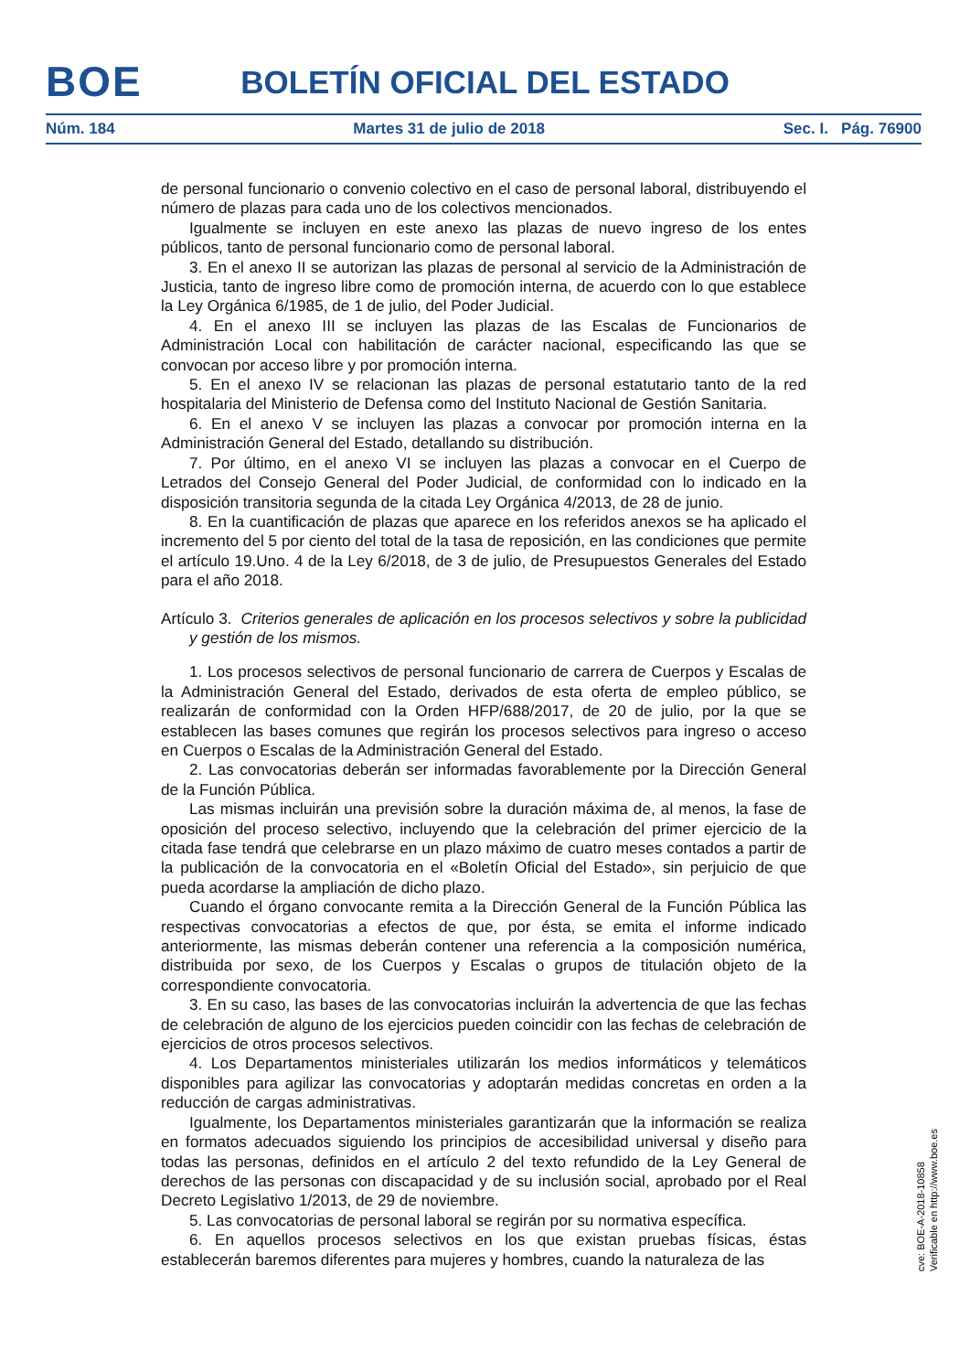BOE
BOLETÍN OFICIAL DEL ESTADO
Núm. 184 Martes 31 de julio de 2018 Sec. I. Pág. 76900
de personal funcionario o convenio colectivo en el caso de personal laboral, distribuyendo el número de plazas para cada uno de los colectivos mencionados.
Igualmente se incluyen en este anexo las plazas de nuevo ingreso de los entes públicos, tanto de personal funcionario como de personal laboral.
3. En el anexo II se autorizan las plazas de personal al servicio de la Administración de Justicia, tanto de ingreso libre como de promoción interna, de acuerdo con lo que establece la Ley Orgánica 6/1985, de 1 de julio, del Poder Judicial.
4. En el anexo III se incluyen las plazas de las Escalas de Funcionarios de Administración Local con habilitación de carácter nacional, especificando las que se convocan por acceso libre y por promoción interna.
5. En el anexo IV se relacionan las plazas de personal estatutario tanto de la red hospitalaria del Ministerio de Defensa como del Instituto Nacional de Gestión Sanitaria.
6. En el anexo V se incluyen las plazas a convocar por promoción interna en la Administración General del Estado, detallando su distribución.
7. Por último, en el anexo VI se incluyen las plazas a convocar en el Cuerpo de Letrados del Consejo General del Poder Judicial, de conformidad con lo indicado en la disposición transitoria segunda de la citada Ley Orgánica 4/2013, de 28 de junio.
8. En la cuantificación de plazas que aparece en los referidos anexos se ha aplicado el incremento del 5 por ciento del total de la tasa de reposición, en las condiciones que permite el artículo 19.Uno. 4 de la Ley 6/2018, de 3 de julio, de Presupuestos Generales del Estado para el año 2018.
Artículo 3. Criterios generales de aplicación en los procesos selectivos y sobre la publicidad y gestión de los mismos.
1. Los procesos selectivos de personal funcionario de carrera de Cuerpos y Escalas de la Administración General del Estado, derivados de esta oferta de empleo público, se realizarán de conformidad con la Orden HFP/688/2017, de 20 de julio, por la que se establecen las bases comunes que regirán los procesos selectivos para ingreso o acceso en Cuerpos o Escalas de la Administración General del Estado.
2. Las convocatorias deberán ser informadas favorablemente por la Dirección General de la Función Pública.
Las mismas incluirán una previsión sobre la duración máxima de, al menos, la fase de oposición del proceso selectivo, incluyendo que la celebración del primer ejercicio de la citada fase tendrá que celebrarse en un plazo máximo de cuatro meses contados a partir de la publicación de la convocatoria en el «Boletín Oficial del Estado», sin perjuicio de que pueda acordarse la ampliación de dicho plazo.
Cuando el órgano convocante remita a la Dirección General de la Función Pública las respectivas convocatorias a efectos de que, por ésta, se emita el informe indicado anteriormente, las mismas deberán contener una referencia a la composición numérica, distribuida por sexo, de los Cuerpos y Escalas o grupos de titulación objeto de la correspondiente convocatoria.
3. En su caso, las bases de las convocatorias incluirán la advertencia de que las fechas de celebración de alguno de los ejercicios pueden coincidir con las fechas de celebración de ejercicios de otros procesos selectivos.
4. Los Departamentos ministeriales utilizarán los medios informáticos y telemáticos disponibles para agilizar las convocatorias y adoptarán medidas concretas en orden a la reducción de cargas administrativas.
Igualmente, los Departamentos ministeriales garantizarán que la información se realiza en formatos adecuados siguiendo los principios de accesibilidad universal y diseño para todas las personas, definidos en el artículo 2 del texto refundido de la Ley General de derechos de las personas con discapacidad y de su inclusión social, aprobado por el Real Decreto Legislativo 1/2013, de 29 de noviembre.
5. Las convocatorias de personal laboral se regirán por su normativa específica.
6. En aquellos procesos selectivos en los que existan pruebas físicas, éstas establecerán baremos diferentes para mujeres y hombres, cuando la naturaleza de las
cve: BOE-A-2018-10858
Verificable en http://www.boe.es